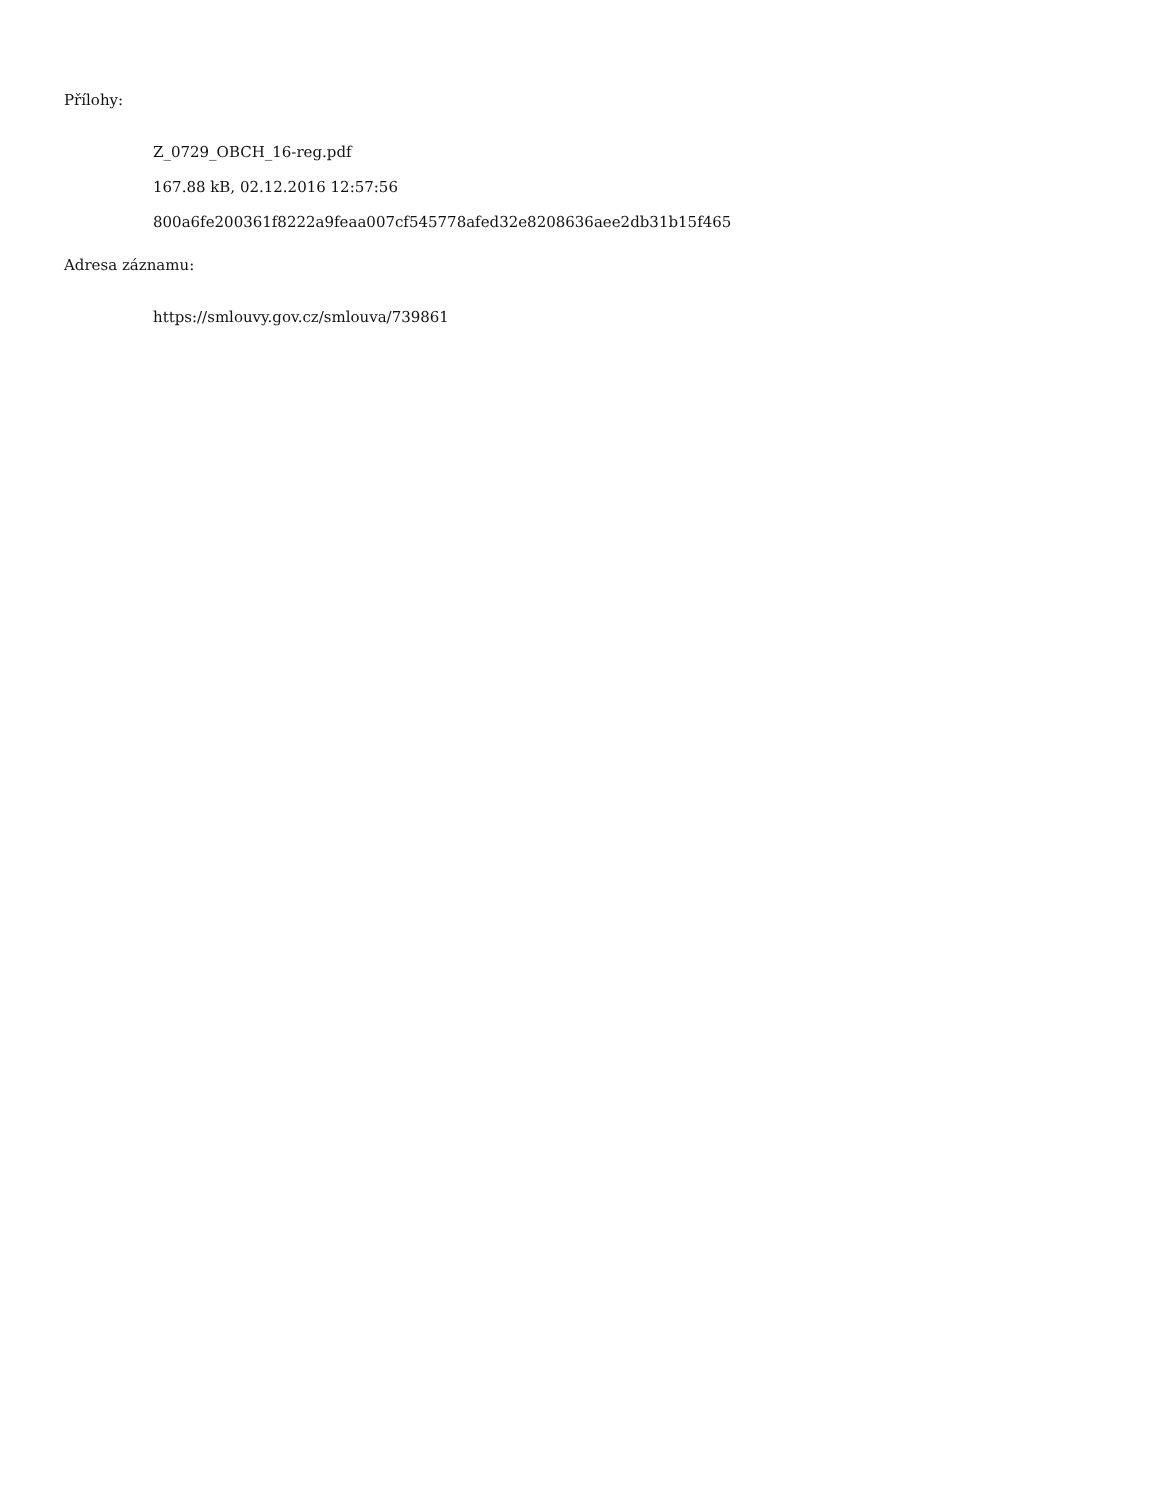Přílohy:
Z_0729_OBCH_16-reg.pdf
167.88 kB, 02.12.2016 12:57:56
800a6fe200361f8222a9feaa007cf545778afed32e8208636aee2db31b15f465
Adresa záznamu:
https://smlouvy.gov.cz/smlouva/739861